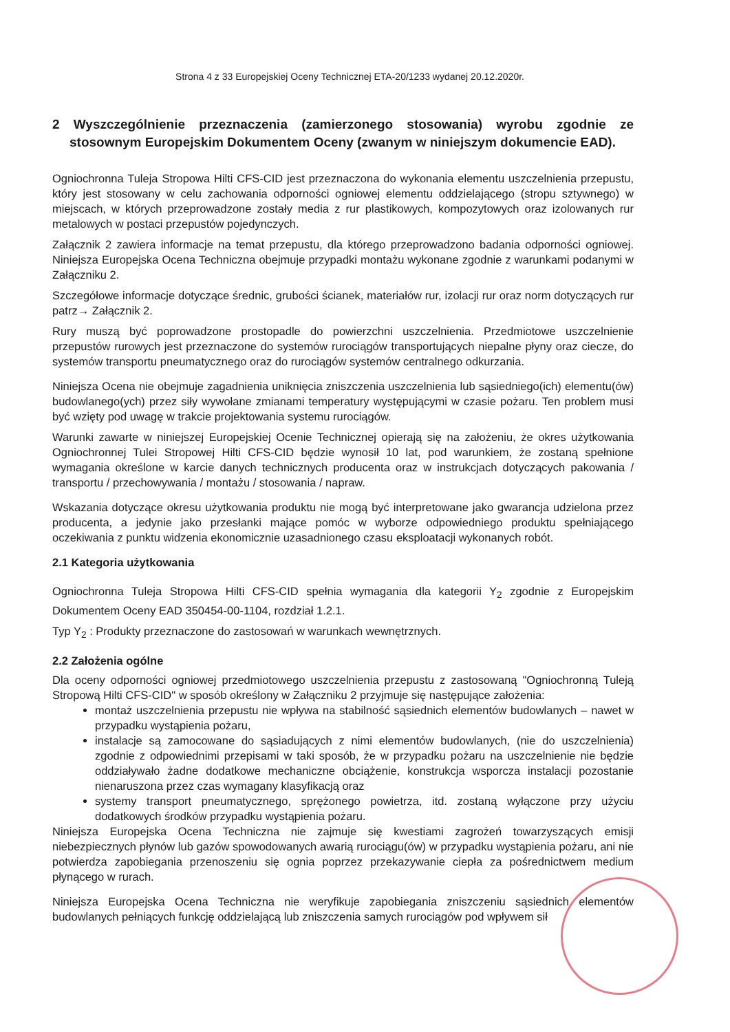Strona 4 z 33 Europejskiej Oceny Technicznej ETA-20/1233 wydanej 20.12.2020r.
2 Wyszczególnienie przeznaczenia (zamierzonego stosowania) wyrobu zgodnie ze stosownym Europejskim Dokumentem Oceny (zwanym w niniejszym dokumencie EAD).
Ogniochronna Tuleja Stropowa Hilti CFS-CID jest przeznaczona do wykonania elementu uszczelnienia przepustu, który jest stosowany w celu zachowania odporności ogniowej elementu oddzielającego (stropu sztywnego) w miejscach, w których przeprowadzone zostały media z rur plastikowych, kompozytowych oraz izolowanych rur metalowych w postaci przepustów pojedynczych.
Załącznik 2 zawiera informacje na temat przepustu, dla którego przeprowadzono badania odporności ogniowej. Niniejsza Europejska Ocena Techniczna obejmuje przypadki montażu wykonane zgodnie z warunkami podanymi w Załączniku 2.
Szczegółowe informacje dotyczące średnic, grubości ścianek, materiałów rur, izolacji rur oraz norm dotyczących rur patrz→ Załącznik 2.
Rury muszą być poprowadzone prostopadle do powierzchni uszczelnienia. Przedmiotowe uszczelnienie przepustów rurowych jest przeznaczone do systemów rurociągów transportujących niepalne płyny oraz ciecze, do systemów transportu pneumatycznego oraz do rurociągów systemów centralnego odkurzania.
Niniejsza Ocena nie obejmuje zagadnienia uniknięcia zniszczenia uszczelnienia lub sąsiedniego(ich) elementu(ów) budowlanego(ych) przez siły wywołane zmianami temperatury występującymi w czasie pożaru. Ten problem musi być wzięty pod uwagę w trakcie projektowania systemu rurociągów.
Warunki zawarte w niniejszej Europejskiej Ocenie Technicznej opierają się na założeniu, że okres użytkowania Ogniochronnej Tulei Stropowej Hilti CFS-CID będzie wynosił 10 lat, pod warunkiem, że zostaną spełnione wymagania określone w karcie danych technicznych producenta oraz w instrukcjach dotyczących pakowania / transportu / przechowywania / montażu / stosowania / napraw.
Wskazania dotyczące okresu użytkowania produktu nie mogą być interpretowane jako gwarancja udzielona przez producenta, a jedynie jako przesłanki mające pomóc w wyborze odpowiedniego produktu spełniającego oczekiwania z punktu widzenia ekonomicznie uzasadnionego czasu eksploatacji wykonanych robót.
2.1 Kategoria użytkowania
Ogniochronna Tuleja Stropowa Hilti CFS-CID spełnia wymagania dla kategorii Y<sub>2</sub> zgodnie z Europejskim Dokumentem Oceny EAD 350454-00-1104, rozdział 1.2.1.
Typ Y<sub>2</sub> : Produkty przeznaczone do zastosowań w warunkach wewnętrznych.
2.2 Założenia ogólne
Dla oceny odporności ogniowej przedmiotowego uszczelnienia przepustu z zastosowaną "Ogniochronną Tuleją Stropową Hilti CFS-CID" w sposób określony w Załączniku 2 przyjmuje się następujące założenia:
montaż uszczelnienia przepustu nie wpływa na stabilność sąsiednich elementów budowlanych – nawet w przypadku wystąpienia pożaru,
instalacje są zamocowane do sąsiadujących z nimi elementów budowlanych, (nie do uszczelnienia) zgodnie z odpowiednimi przepisami w taki sposób, że w przypadku pożaru na uszczelnienie nie będzie oddziaływało żadne dodatkowe mechaniczne obciążenie, konstrukcja wsporcza instalacji pozostanie nienaruszona przez czas wymagany klasyfikacją oraz
systemy transport pneumatycznego, sprężonego powietrza, itd. zostaną wyłączone przy użyciu dodatkowych środków przypadku wystąpienia pożaru.
Niniejsza Europejska Ocena Techniczna nie zajmuje się kwestiami zagrożeń towarzyszących emisji niebezpiecznych płynów lub gazów spowodowanych awarią rurociągu(ów) w przypadku wystąpienia pożaru, ani nie potwierdza zapobiegania przenoszeniu się ognia poprzez przekazywanie ciepła za pośrednictwem medium płynącego w rurach.
Niniejsza Europejska Ocena Techniczna nie weryfikuje zapobiegania zniszczeniu sąsiednich elementów budowlanych pełniących funkcję oddzielającą lub zniszczenia samych rurociągów pod wpływem sił